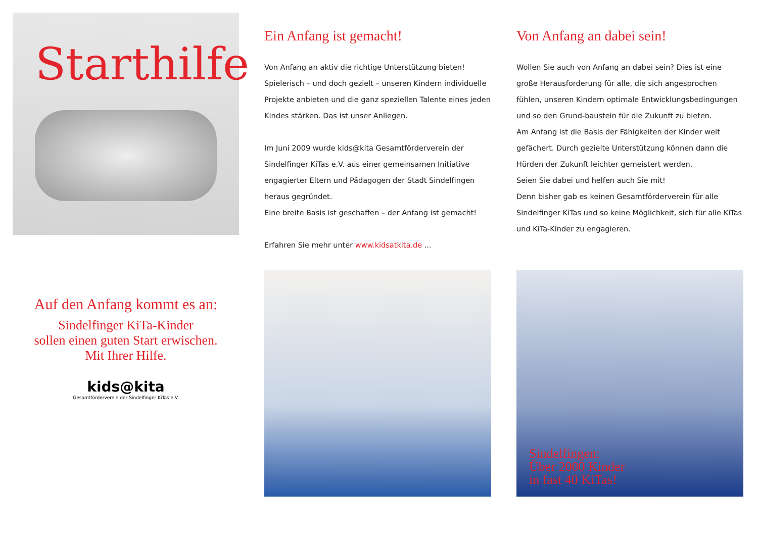Starthilfe
Auf den Anfang kommt es an:
Sindelfinger KiTa-Kinder
sollen einen guten Start erwischen.
Mit Ihrer Hilfe.
kids@kita
Gesamtförderverein der Sindelfinger KiTas e.V.
Ein Anfang ist gemacht!
Von Anfang an aktiv die richtige Unterstützung bieten!
Spielerisch – und doch gezielt – unseren Kindern individuelle Projekte anbieten und die ganz speziellen Talente eines jeden Kindes stärken. Das ist unser Anliegen.
Im Juni 2009 wurde kids@kita Gesamtförderverein der Sindelfinger KiTas e.V. aus einer gemeinsamen Initiative engagierter Eltern und Pädagogen der Stadt Sindelfingen heraus gegründet.
Eine breite Basis ist geschaffen – der Anfang ist gemacht!
Erfahren Sie mehr unter www.kidsatkita.de ...
Von Anfang an dabei sein!
Wollen Sie auch von Anfang an dabei sein? Dies ist eine große Herausforderung für alle, die sich angesprochen fühlen, unseren Kindern optimale Entwicklungsbedingungen und so den Grund-baustein für die Zukunft zu bieten.
Am Anfang ist die Basis der Fähigkeiten der Kinder weit gefächert. Durch gezielte Unterstützung können dann die Hürden der Zukunft leichter gemeistert werden.
Seien Sie dabei und helfen auch Sie mit!
Denn bisher gab es keinen Gesamtförderverein für alle Sindelfinger KiTas und so keine Möglichkeit, sich für alle KiTas und KiTa-Kinder zu engagieren.
Sindelfingen:
Über 2000 Kinder
in fast 40 KiTas!